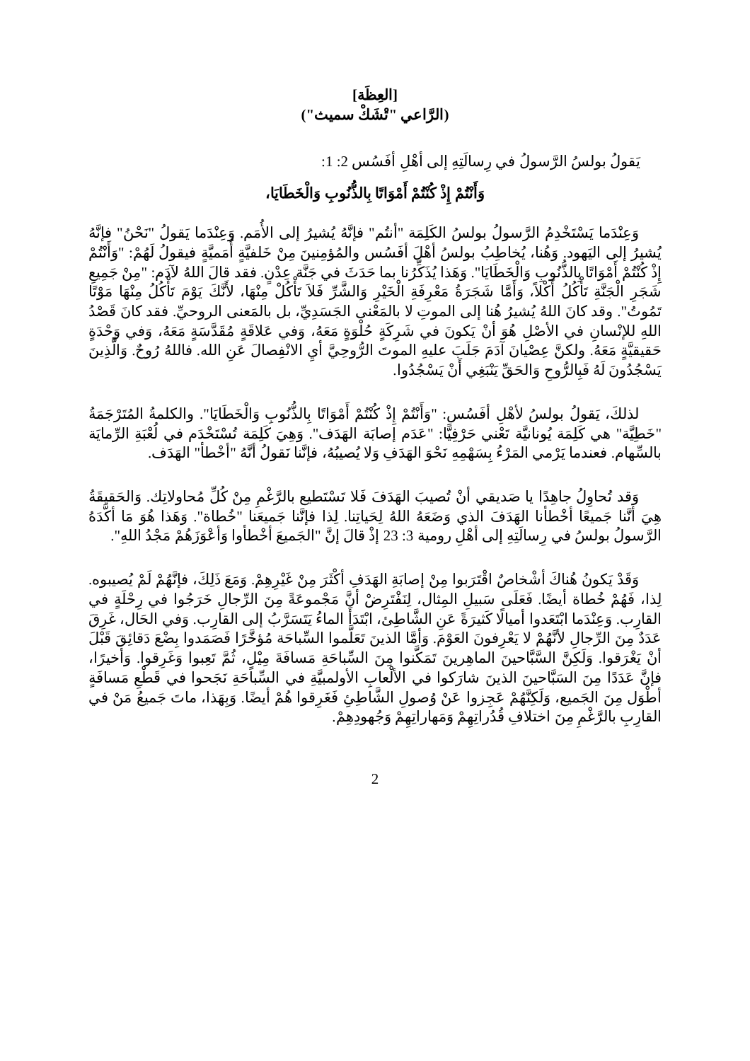[العِظَة]
(الرَّاعي "تْشَكْ سميث")
يَقولُ بولسُ الرَّسولُ في رِسالَتِهِ إلى أهْلِ أفَسُس 2: 1:
وَأَنْتُمْ إِذْ كُنْتُمْ أَمْوَاتًا بِالذُّنُوبِ وَالْخَطَايَا،
وَعِنْدَما يَسْتَخْدِمُ الرَّسولُ بولسُ الكَلِمَة "أنتُم" فإنَّهُ يُشيرُ إلى الأُمَم. وَعِنْدَما يَقولُ "نَحْنُ" فإنَّهُ يُشيرُ إلى اليَهود. وَهُنا، يُخاطِبُ بولسُ أهْلَ أفَسُس والمُؤمِنينَ مِنْ خَلفيَّةٍ أُمَميَّةٍ فيقولُ لَهُمْ: "وَأَنْتُمْ إِذْ كُنْتُمْ أَمْوَاتًا بِالذُّنُوبِ وَالْخَطَايَا". وَهَذا يُذَكِّرُنا بما حَدَثَ في جَنَّة عِدْنٍ. فقد قالَ اللهُ لآدَم: "مِنْ جَمِيعِ شَجَرِ الْجَنَّةِ تَأْكُلُ أَكْلاً، وَأَمَّا شَجَرَةُ مَعْرِفَةِ الْخَيْرِ وَالشَّرِّ فَلاَ تَأْكُلْ مِنْهَا، لأَنَّكَ يَوْمَ تَأْكُلُ مِنْهَا مَوْتًا تَمُوتُ". وقد كانَ اللهُ يُشيرُ هُنا إلى الموتِ لا بالمَعْنى الجَسَدِيِّ، بل بالمَعنى الروحيِّ. فقد كانَ قَصْدُ اللهِ للإنْسانِ في الأصْلِ هُوَ أنْ يَكونَ في شَرِكَةٍ حُلْوَةٍ مَعَهُ، وَفي عَلاقَةٍ مُقَدَّسَةٍ مَعَهُ، وَفي وَحْدَةٍ حَقيقيَّةٍ مَعَهُ. ولكنَّ عِصْيانَ آدَمَ جَلَبَ عليهِ الموتَ الرُّوحِيَّ أيِ الانْفِصالَ عَنِ الله. فاللهُ رُوحٌ. وَالَّذِينَ يَسْجُدُونَ لَهُ فَبِالرُّوحِ وَالحَقِّ يَنْبَغِي أَنْ يَسْجُدُوا.
لذلكَ، يَقولُ بولسُ لأهْلِ أفَسُس: "وَأَنْتُمْ إِذْ كُنْتُمْ أَمْوَاتًا بِالذُّنُوبِ وَالْخَطَايَا". والكلمةُ المُتَرْجَمَةُ "خَطِيَّة" هي كَلِمَة يُونانيَّة تَعْني حَرْفِيًّا: "عَدَم إصابَة الهَدَف". وَهِيَ كَلِمَة تُسْتَخْدَم في لُعْبَةِ الرِّمايَة بالسِّهام. فعندما يَرْمي المَرْءُ بِسَهْمِهِ نَحْوَ الهَدَفِ وَلا يُصيبُهُ، فإنَّنا نَقولُ أنَّهُ "أخْطأ" الهَدَف.
وَقد تُحاوِلُ جاهِدًا يا صَديقي أنْ تُصيبَ الهَدَفَ فَلا تَسْتَطيع بالرَّغْمِ مِنْ كُلِّ مُحاولاتِك. وَالحَقيقَةُ هِيَ أنَّنا جَميعًا أخْطأنا الهَدَفَ الذي وَضَعَهُ اللهُ لِحَياتِنا. لِذا فإنَّنا جَميعَنا "خُطاة". وَهَذا هُوَ مَا أكَّدَهُ الرَّسولُ بولسُ في رِسالَتِهِ إلى أهْلِ رومية 3: 23 إذْ قالَ إنَّ "الجَميعَ أخْطأوا وَأعْوَزَهُمْ مَجْدُ اللهِ".
وَقَدْ يَكونُ هُناكَ أشْخاصٌ اقْتَرَبوا مِنْ إصابَةِ الهَدَفِ أكْثَرَ مِنْ غَيْرِهِمْ. وَمَعَ ذَلِكَ، فإنَّهُمْ لَمْ يُصيبوه. لِذا، فَهُمْ خُطاة أيضًا. فَعَلَى سَبيلِ المِثال، لِنَفْتَرِضْ أنَّ مَجْموعَةً مِنَ الرِّجالِ خَرَجُوا في رِحْلَةٍ في القارِب. وَعِنْدَما ابْتَعَدوا أميالًا كَثيرَةً عَنِ الشَّاطِئ، ابْتَدَأَ الماءُ يَتَسَرَّبُ إلى القارِب. وَفي الحَال، غَرِقَ عَدَدٌ مِنَ الرِّجالِ لأنَّهُمْ لا يَعْرِفونَ العَوْمَ. وَأمَّا الذينَ تَعَلَّموا السِّباحَة مُؤخَّرًا فَصَمَدوا بِضْعَ دَقائِقَ قَبْلَ أنْ يَغْرَقوا. وَلَكِنَّ السَّبَّاحينَ الماهِرينَ تَمَكَّنوا مِنَ السِّباحَةِ مَسافَةَ مِيْلٍ، ثُمَّ تَعِبوا وَغَرِقوا. وَأخيرًا، فإنَّ عَدَدًا مِنَ السَبَّاحينَ الذينَ شارَكوا في الألْعابِ الأولمبيَّةِ في السِّباحَةِ نَجَحوا في قَطْعِ مَسافَةٍ أطْوَل مِنَ الجَميع، وَلَكِنَّهُمْ عَجِزوا عَنْ وُصولِ الشَّاطِئِ فَغَرِقوا هُمْ أيضًا. وَبِهَذا، ماتَ جَميعُ مَنْ في القارِبِ بالرَّغْمِ مِنَ اختلافِ قُدُراتِهِمْ وَمَهاراتِهِمْ وَجُهودِهِمْ.
2